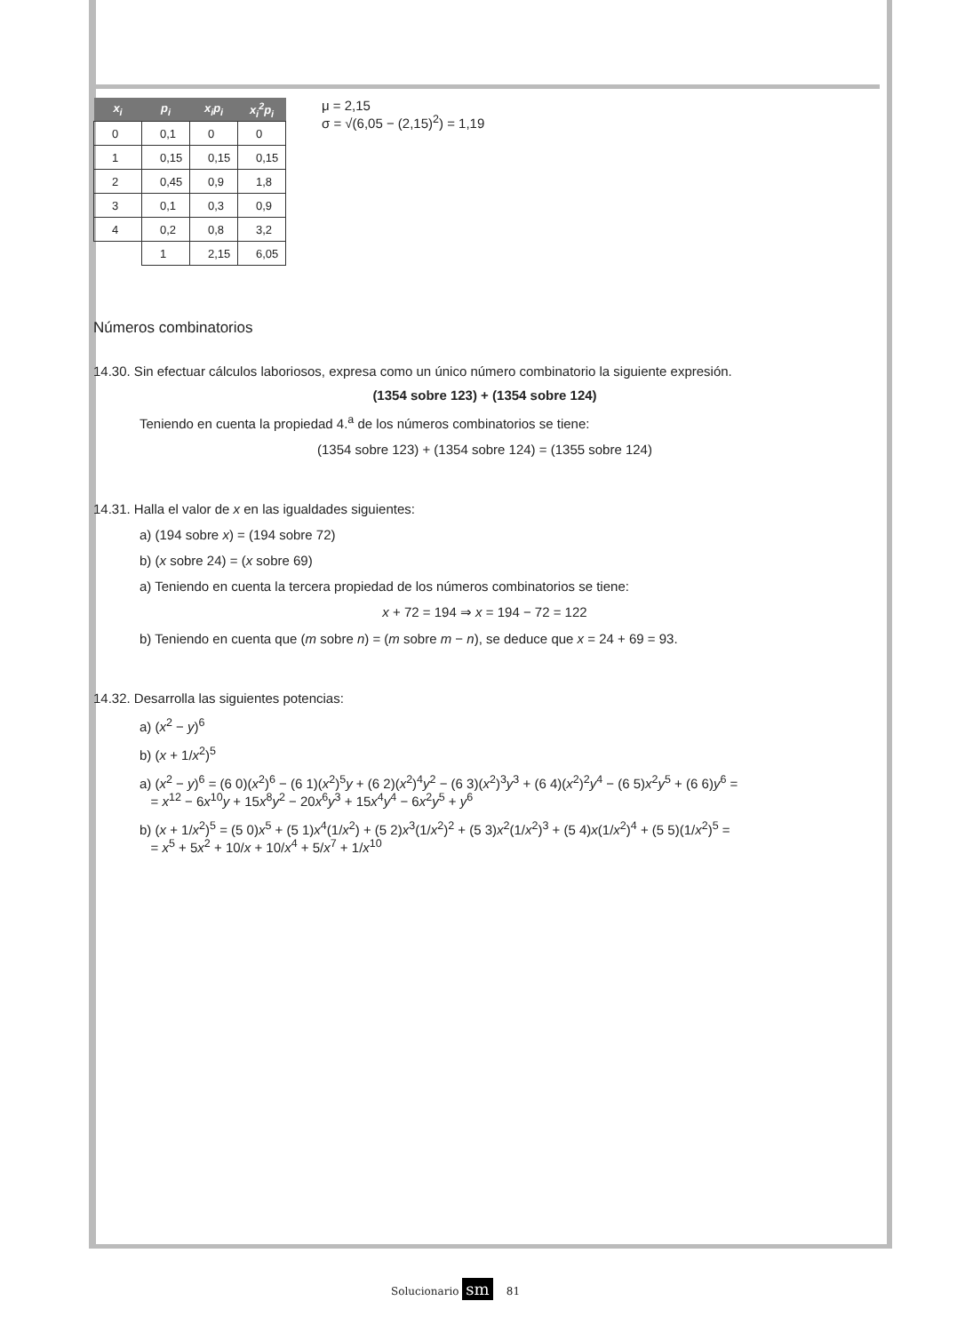| x<sub>i</sub> | p<sub>i</sub> | x<sub>i</sub>p<sub>i</sub> | x<sub>i</sub><sup>2</sup>p<sub>i</sub> |
| --- | --- | --- | --- |
| 0 | 0,1 | 0 | 0 |
| 1 | 0,15 | 0,15 | 0,15 |
| 2 | 0,45 | 0,9 | 1,8 |
| 3 | 0,1 | 0,3 | 0,9 |
| 4 | 0,2 | 0,8 | 3,2 |
| | 1 | 2,15 | 6,05 |
μ = 2,15
σ = √(6,05 − (2,15)<sup>2</sup>) = 1,19
Números combinatorios
14.30. Sin efectuar cálculos laboriosos, expresa como un único número combinatorio la siguiente expresión.
(1354 sobre 123) + (1354 sobre 124)
Teniendo en cuenta la propiedad 4.<sup>a</sup> de los números combinatorios se tiene:
(1354 sobre 123) + (1354 sobre 124) = (1355 sobre 124)
14.31. Halla el valor de x en las igualdades siguientes:
a) (194 sobre x) = (194 sobre 72)
b) (x sobre 24) = (x sobre 69)
a) Teniendo en cuenta la tercera propiedad de los números combinatorios se tiene:
x + 72 = 194 ⇒ x = 194 − 72 = 122
b) Teniendo en cuenta que (m sobre n) = (m sobre m − n), se deduce que x = 24 + 69 = 93.
14.32. Desarrolla las siguientes potencias:
a) (x<sup>2</sup> − y)<sup>6</sup>
b) (x + 1/x<sup>2</sup>)<sup>5</sup>
a) (x<sup>2</sup> − y)<sup>6</sup> = (6 0)(x<sup>2</sup>)<sup>6</sup> − (6 1)(x<sup>2</sup>)<sup>5</sup>y + (6 2)(x<sup>2</sup>)<sup>4</sup>y<sup>2</sup> − (6 3)(x<sup>2</sup>)<sup>3</sup>y<sup>3</sup> + (6 4)(x<sup>2</sup>)<sup>2</sup>y<sup>4</sup> − (6 5)x<sup>2</sup>y<sup>5</sup> + (6 6)y<sup>6</sup> =
= x<sup>12</sup> − 6x<sup>10</sup>y + 15x<sup>8</sup>y<sup>2</sup> − 20x<sup>6</sup>y<sup>3</sup> + 15x<sup>4</sup>y<sup>4</sup> − 6x<sup>2</sup>y<sup>5</sup> + y<sup>6</sup>
b) (x + 1/x<sup>2</sup>)<sup>5</sup> = (5 0)x<sup>5</sup> + (5 1)x<sup>4</sup>(1/x<sup>2</sup>) + (5 2)x<sup>3</sup>(1/x<sup>2</sup>)<sup>2</sup> + (5 3)x<sup>2</sup>(1/x<sup>2</sup>)<sup>3</sup> + (5 4)x(1/x<sup>2</sup>)<sup>4</sup> + (5 5)(1/x<sup>2</sup>)<sup>5</sup> =
= x<sup>5</sup> + 5x<sup>2</sup> + 10/x + 10/x<sup>4</sup> + 5/x<sup>7</sup> + 1/x<sup>10</sup>
Solucionario sm 81